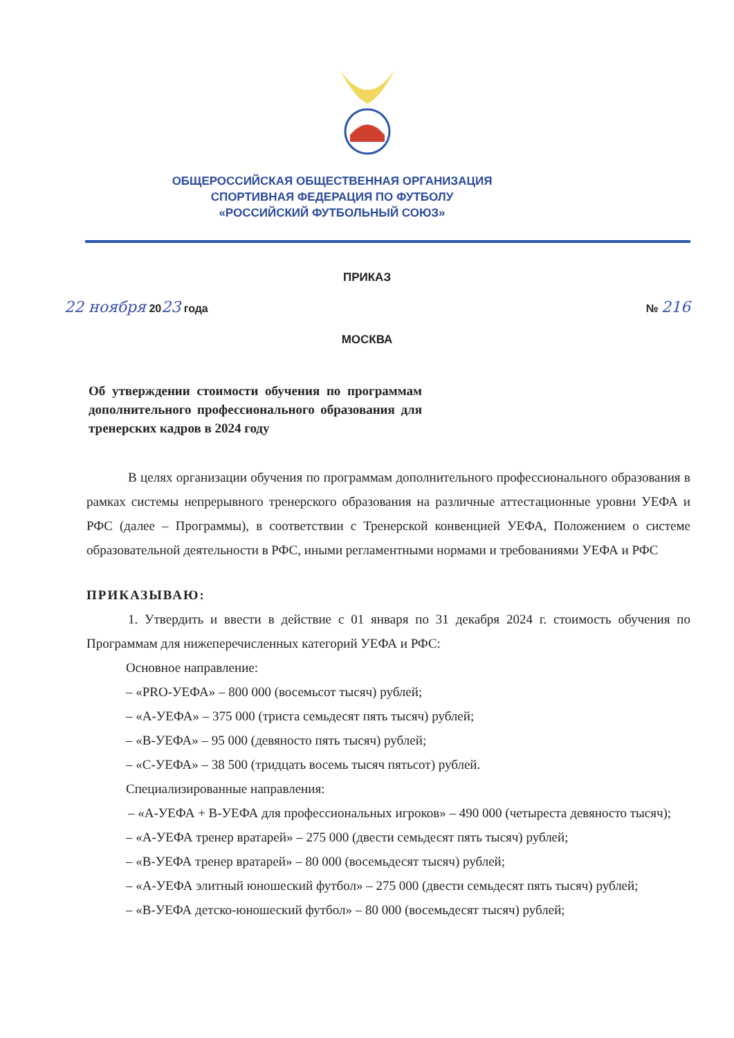ОБЩЕРОССИЙСКАЯ ОБЩЕСТВЕННАЯ ОРГАНИЗАЦИЯ
СПОРТИВНАЯ ФЕДЕРАЦИЯ ПО ФУТБОЛУ
«РОССИЙСКИЙ ФУТБОЛЬНЫЙ СОЮЗ»
ПРИКАЗ
22 ноября 2023 года № 216
МОСКВА
Об утверждении стоимости обучения по программам дополнительного профессионального образования для тренерских кадров в 2024 году
В целях организации обучения по программам дополнительного профессионального образования в рамках системы непрерывного тренерского образования на различные аттестационные уровни УЕФА и РФС (далее – Программы), в соответствии с Тренерской конвенцией УЕФА, Положением о системе образовательной деятельности в РФС, иными регламентными нормами и требованиями УЕФА и РФС
ПРИКАЗЫВАЮ:
1. Утвердить и ввести в действие с 01 января по 31 декабря 2024 г. стоимость обучения по Программам для нижеперечисленных категорий УЕФА и РФС:
Основное направление:
– «PRO-УЕФА» – 800 000 (восемьсот тысяч) рублей;
– «А-УЕФА» – 375 000 (триста семьдесят пять тысяч) рублей;
– «В-УЕФА» – 95 000 (девяносто пять тысяч) рублей;
– «С-УЕФА» – 38 500 (тридцать восемь тысяч пятьсот) рублей.
Специализированные направления:
– «А-УЕФА + В-УЕФА для профессиональных игроков» – 490 000 (четыреста девяносто тысяч);
– «А-УЕФА тренер вратарей» – 275 000 (двести семьдесят пять тысяч) рублей;
– «В-УЕФА тренер вратарей» – 80 000 (восемьдесят тысяч) рублей;
– «А-УЕФА элитный юношеский футбол» – 275 000 (двести семьдесят пять тысяч) рублей;
– «В-УЕФА детско-юношеский футбол» – 80 000 (восемьдесят тысяч) рублей;